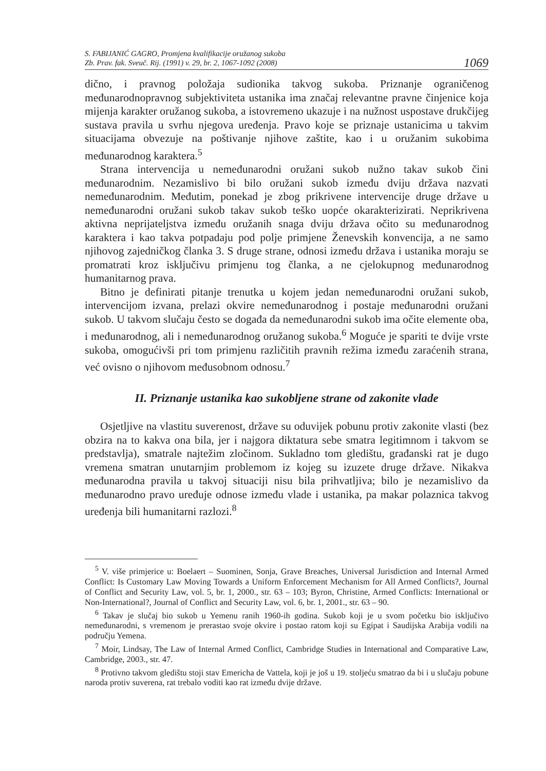S. FABIJANIĆ GAGRO, Promjena kvalifikacije oružanog sukoba
Zb. Prav. fak. Sveuč. Rij. (1991) v. 29, br. 2, 1067-1092 (2008)
1069
dično, i pravnog položaja sudionika takvog sukoba. Priznanje ograničenog međunarodnopravnog subjektiviteta ustanika ima značaj relevantne pravne činjenice koja mijenja karakter oružanog sukoba, a istovremeno ukazuje i na nužnost uspostave drukčijeg sustava pravila u svrhu njegova uređenja. Pravo koje se priznaje ustanicima u takvim situacijama obvezuje na poštivanje njihove zaštite, kao i u oružanim sukobima međunarodnog karaktera.<sup>5</sup>
Strana intervencija u nemeđunarodni oružani sukob nužno takav sukob čini međunarodnim. Nezamislivo bi bilo oružani sukob između dviju država nazvati nemeđunarodnim. Međutim, ponekad je zbog prikrivene intervencije druge države u nemeđunarodni oružani sukob takav sukob teško uopće okarakterizirati. Neprikrivena aktivna neprijateljstva između oružanih snaga dviju država očito su međunarodnog karaktera i kao takva potpadaju pod polje primjene Ženevskih konvencija, a ne samo njihovog zajedničkog članka 3. S druge strane, odnosi između država i ustanika moraju se promatrati kroz isključivu primjenu tog članka, a ne cjelokupnog međunarodnog humanitarnog prava.
Bitno je definirati pitanje trenutka u kojem jedan nemeđunarodni oružani sukob, intervencijom izvana, prelazi okvire nemeđunarodnog i postaje međunarodni oružani sukob. U takvom slučaju često se događa da nemeđunarodni sukob ima očite elemente oba, i međunarodnog, ali i nemeđunarodnog oružanog sukoba.<sup>6</sup> Moguće je spariti te dvije vrste sukoba, omogućivši pri tom primjenu različitih pravnih režima između zaraćenih strana, već ovisno o njihovom međusobnom odnosu.<sup>7</sup>
II. Priznanje ustanika kao sukobljene strane od zakonite vlade
Osjetljive na vlastitu suverenost, države su oduvijek pobunu protiv zakonite vlasti (bez obzira na to kakva ona bila, jer i najgora diktatura sebe smatra legitimnom i takvom se predstavlja), smatrale najtežim zločinom. Sukladno tom gledištu, građanski rat je dugo vremena smatran unutarnjim problemom iz kojeg su izuzete druge države. Nikakva međunarodna pravila u takvoj situaciji nisu bila prihvatljiva; bilo je nezamislivo da međunarodno pravo uređuje odnose između vlade i ustanika, pa makar polaznica takvog uređenja bili humanitarni razlozi.<sup>8</sup>
<sup>5</sup> V. više primjerice u: Boelaert – Suominen, Sonja, Grave Breaches, Universal Jurisdiction and Internal Armed Conflict: Is Customary Law Moving Towards a Uniform Enforcement Mechanism for All Armed Conflicts?, Journal of Conflict and Security Law, vol. 5, br. 1, 2000., str. 63 – 103; Byron, Christine, Armed Conflicts: International or Non-International?, Journal of Conflict and Security Law, vol. 6, br. 1, 2001., str. 63 – 90.
<sup>6</sup> Takav je slučaj bio sukob u Yemenu ranih 1960-ih godina. Sukob koji je u svom početku bio isključivo nemeđunarodni, s vremenom je prerastao svoje okvire i postao ratom koji su Egipat i Saudijska Arabija vodili na području Yemena.
<sup>7</sup> Moir, Lindsay, The Law of Internal Armed Conflict, Cambridge Studies in International and Comparative Law, Cambridge, 2003., str. 47.
<sup>8</sup> Protivno takvom gledištu stoji stav Emericha de Vattela, koji je još u 19. stoljeću smatrao da bi i u slučaju pobune naroda protiv suverena, rat trebalo voditi kao rat između dvije države.